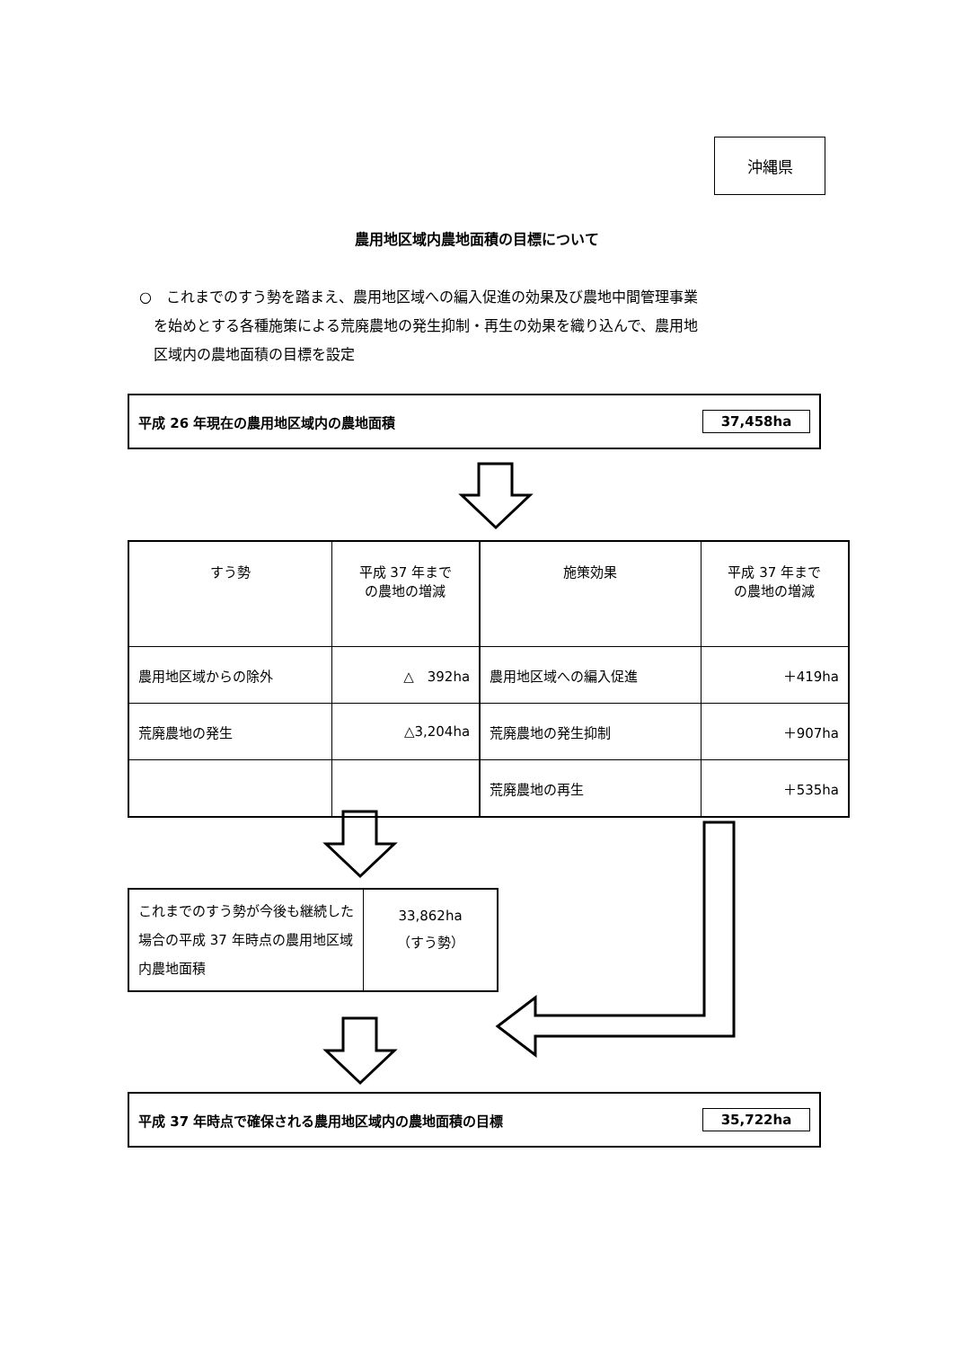沖縄県
農用地区域内農地面積の目標について
○　これまでのすう勢を踏まえ、農用地区域への編入促進の効果及び農地中間管理事業
　を始めとする各種施策による荒廃農地の発生抑制・再生の効果を織り込んで、農用地
　区域内の農地面積の目標を設定
平成 26 年現在の農用地区域内の農地面積 37,458ha
| すう勢 | 平成 37 年まで の農地の増減 | 施策効果 | 平成 37 年まで の農地の増減 |
| 農用地区域からの除外 | △ 392ha | 農用地区域への編入促進 | ＋419ha |
| 荒廃農地の発生 | △3,204ha | 荒廃農地の発生抑制 | ＋907ha |
| | | 荒廃農地の再生 | ＋535ha |
| これまでのすう勢が今後も継続した場合の平成 37 年時点の農用地区域内農地面積 | 33,862ha （すう勢） |
平成 37 年時点で確保される農用地区域内の農地面積の目標 35,722ha